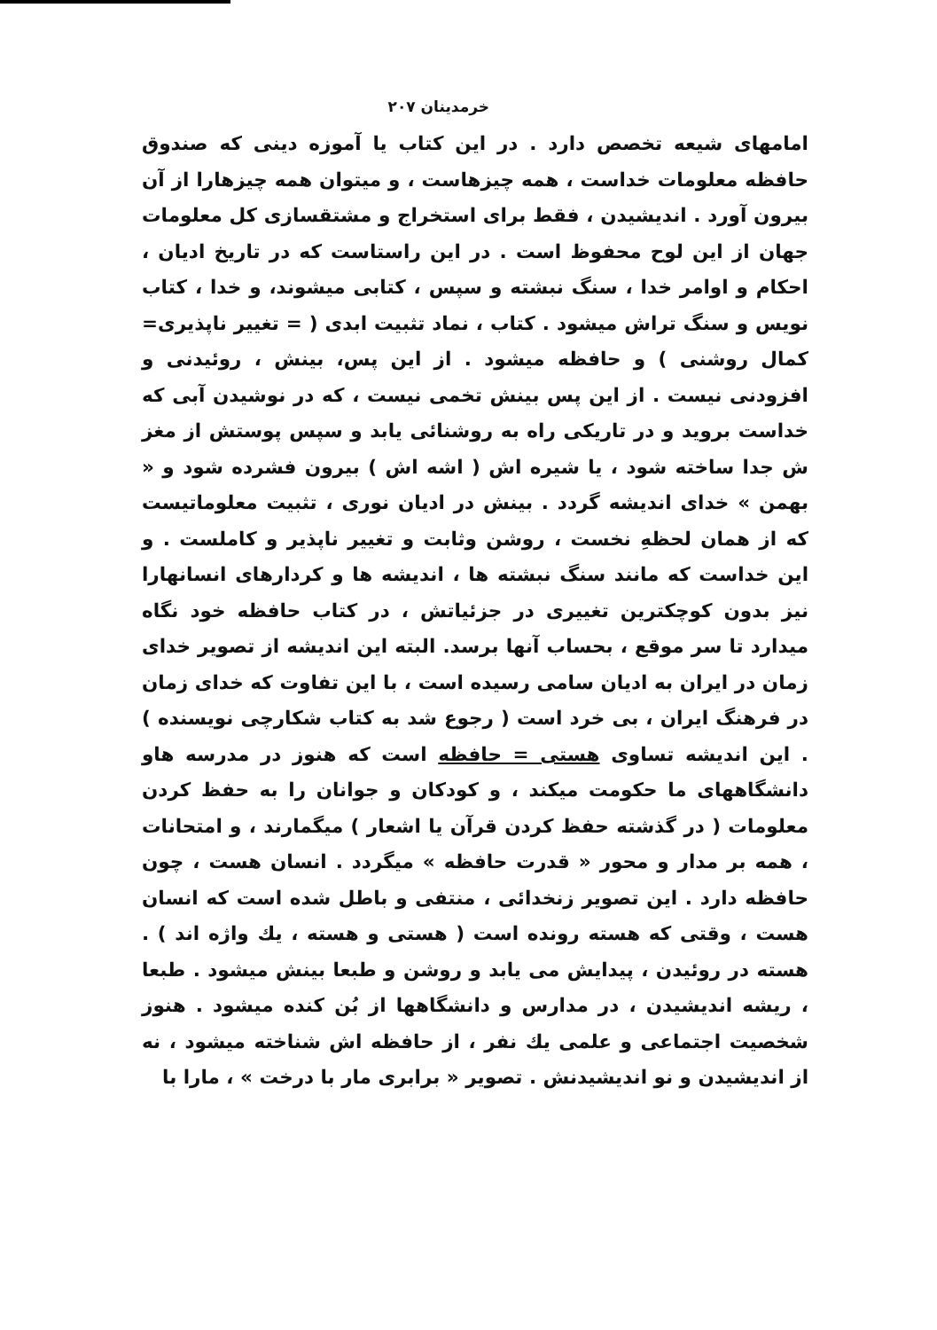خرمدینان ۲۰۷
امامهای شیعه تخصص دارد . در این کتاب یا آموزه دینی که صندوق حافظه معلومات خداست ، همه چیزهاست ، و میتوان همه چیزهارا از آن بیرون آورد . اندیشیدن ، فقط برای استخراج و مشتقسازی کل معلومات جهان از این لوح محفوظ است . در این راستاست که در تاریخ ادیان ، احکام و اوامر خدا ، سنگ نبشته و سپس ، کتابی میشوند، و خدا ، کتاب نویس و سنگ تراش میشود . کتاب ، نماد تثبیت ابدی ( = تغییر ناپذیری= کمال روشنی ) و حافظه میشود . از این پس، بینش ، روئیدنی و افزودنی نیست . از این پس بینش تخمی نیست ، که در نوشیدن آبی که خداست بروید و در تاریکی راه به روشنائی یابد و سپس پوستش از مغز ش جدا ساخته شود ، یا شیره اش ( اشه اش ) بیرون فشرده شود و « بهمن » خدای اندیشه گردد . بینش در ادیان نوری ، تثبیت معلوماتیست که از همان لحظهِ نخست ، روشن وثابت و تغییر ناپذیر و کاملست . و این خداست که مانند سنگ نبشته ها ، اندیشه ها و کردارهای انسانهارا نیز بدون کوچکترین تغییری در جزئیاتش ، در کتاب حافظه خود نگاه میدارد تا سر موقع ، بحساب آنها برسد. البته این اندیشه از تصویر خدای زمان در ایران به ادیان سامی رسیده است ، با این تفاوت که خدای زمان در فرهنگ ایران ، بی خرد است ( رجوع شد به کتاب شکارچی نویسنده ) . این اندیشه تساوی هستی = حافظه است که هنوز در مدرسه هاو دانشگاههای ما حکومت میکند ، و کودکان و جوانان را به حفظ کردن معلومات ( در گذشته حفظ کردن قرآن یا اشعار ) میگمارند ، و امتحانات ، همه بر مدار و محور « قدرت حافظه » میگردد . انسان هست ، چون حافظه دارد . این تصویر زنخدائی ، منتفی و باطل شده است که انسان هست ، وقتی که هسته رونده است ( هستی و هسته ، یك واژه اند ) . هسته در روئیدن ، پیدایش می یابد و روشن و طبعا بینش میشود . طبعا ، ریشه اندیشیدن ، در مدارس و دانشگاهها از بُن کنده میشود . هنوز شخصیت اجتماعی و علمی یك نفر ، از حافظه اش شناخته میشود ، نه از اندیشیدن و نو اندیشیدنش . تصویر « برابری مار با درخت » ، مارا با